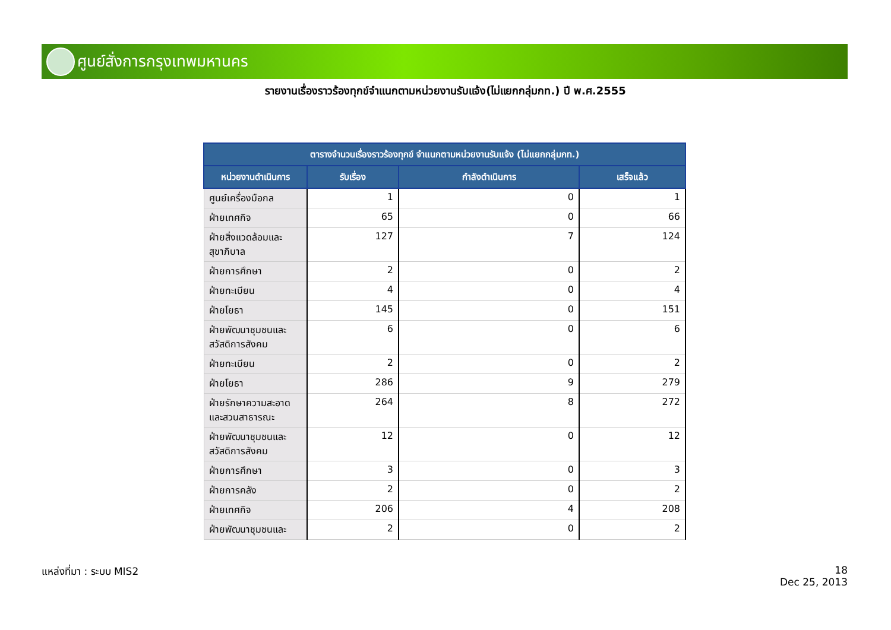ศูนย์สั่งการกรุงเทพมหานคร
รายงานเรื่องราวร้องทุกข์จำแนกตามหน่วยงานรับแจ้ง(ไม่แยกกลุ่มกท.) ปี พ.ศ.2555
| ตารางจำนวนเรื่องราวร้องทุกข์ จำแนกตามหน่วยงานรับแจ้ง (ไม่แยกกลุ่มกท.) | | | |
| --- | --- | --- | --- |
| หน่วยงานดำเนินการ | รับเรื่อง | กำลังดำเนินการ | เสร็จแล้ว |
| ศูนย์เครื่องมือกล | 1 | 0 | 1 |
| ฝ่ายเทศกิจ | 65 | 0 | 66 |
| ฝ่ายสิ่งแวดล้อมและสุขาภิบาล | 127 | 7 | 124 |
| ฝ่ายการศึกษา | 2 | 0 | 2 |
| ฝ่ายทะเบียน | 4 | 0 | 4 |
| ฝ่ายโยธา | 145 | 0 | 151 |
| ฝ่ายพัฒนาชุมชนและสวัสดิการสังคม | 6 | 0 | 6 |
| ฝ่ายทะเบียน | 2 | 0 | 2 |
| ฝ่ายโยธา | 286 | 9 | 279 |
| ฝ่ายรักษาความสะอาดและสวนสาธารณะ | 264 | 8 | 272 |
| ฝ่ายพัฒนาชุมชนและสวัสดิการสังคม | 12 | 0 | 12 |
| ฝ่ายการศึกษา | 3 | 0 | 3 |
| ฝ่ายการคลัง | 2 | 0 | 2 |
| ฝ่ายเทศกิจ | 206 | 4 | 208 |
| ฝ่ายพัฒนาชุมชนและ | 2 | 0 | 2 |
แหล่งที่มา : ระบบ MIS2
18
Dec 25, 2013